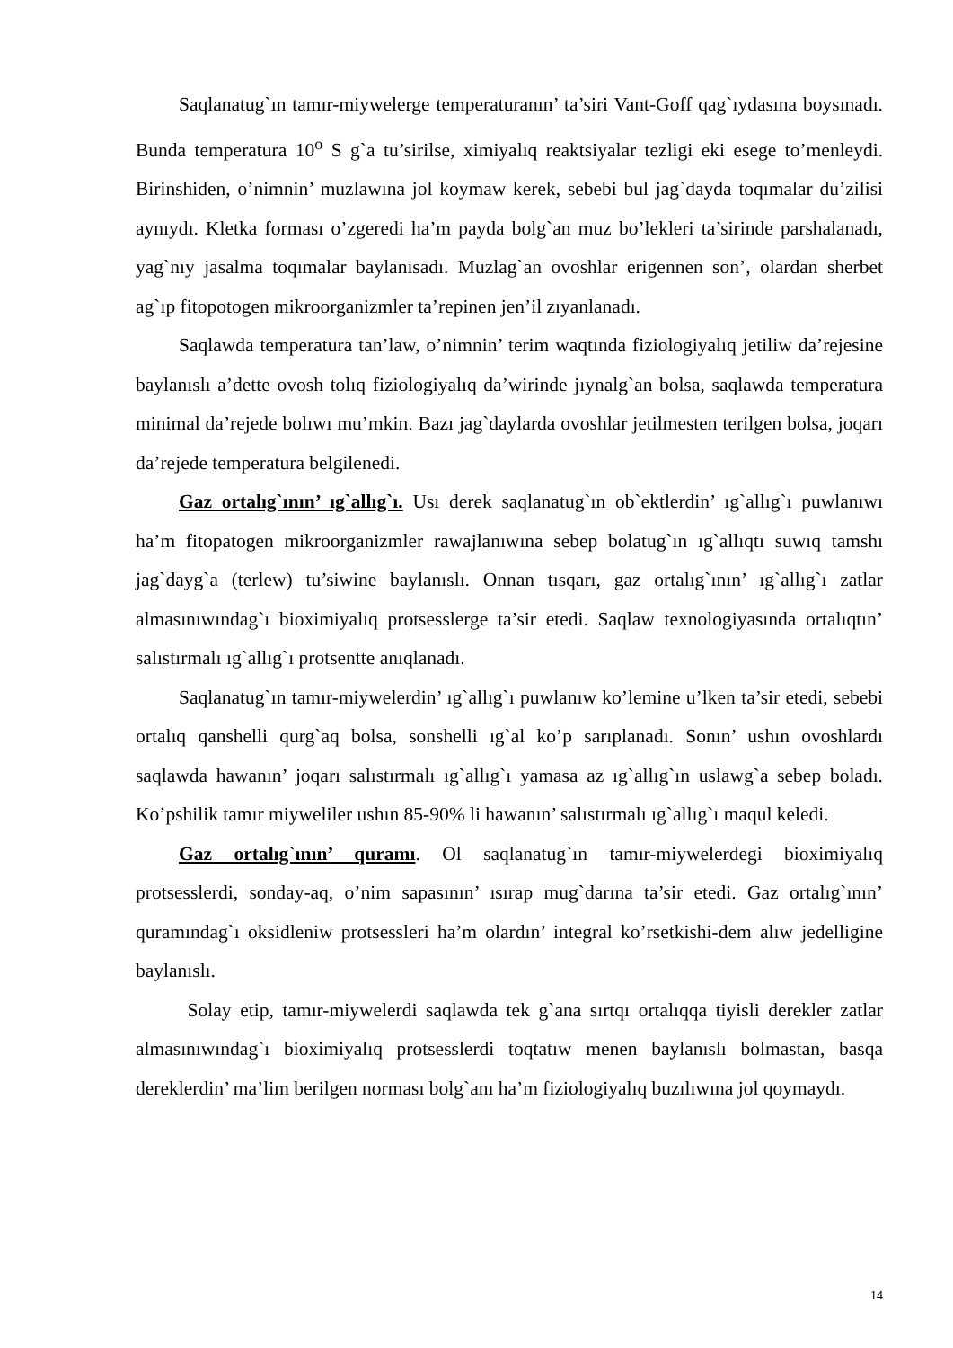Saqlanatug`ın tamır-miywelerge temperaturanın’ ta’siri Vant-Goff qag`ıydasına boysınadı. Bunda temperatura 10<sup>o</sup> S g`a tu’sirilse, ximiyalıq reaktsiyalar tezligi eki esege to’menleydi. Birinshiden, o’nimnin’ muzlawına jol koymaw kerek, sebebi bul jag`dayda toqımalar du’zilisi aynıydı. Kletka forması o’zgeredi ha’m payda bolg`an muz bo’lekleri ta’sirinde parshalanadı, yag`nıy jasalma toqımalar baylanısadı. Muzlag`an ovoshlar erigennen son’, olardan sherbet ag`ıp fitopotogen mikroorganizmler ta’repinen jen’il zıyanlanadı.
Saqlawda temperatura tan’law, o’nimnin’ terim waqtında fiziologiyalıq jetiliw da’rejesine baylanıslı a’dette ovosh tolıq fiziologiyalıq da’wirinde jıynalg`an bolsa, saqlawda temperatura minimal da’rejede bolıwı mu’mkin. Bazı jag`daylarda ovoshlar jetilmesten terilgen bolsa, joqarı da’rejede temperatura belgilenedi.
Gaz ortalıg`ının’ ıg`allıg`ı. Usı derek saqlanatug`ın ob`ektlerdin’ ıg`allıg`ı puwlanıwı ha’m fitopatogen mikroorganizmler rawajlanıwına sebep bolatug`ın ıg`allıqtı suwıq tamshı jag`dayg`a (terlew) tu’siwine baylanıslı. Onnan tısqarı, gaz ortalıg`ının’ ıg`allıg`ı zatlar almasınıwındag`ı bioximiyalıq protsesslerge ta’sir etedi. Saqlaw texnologiyasında ortalıqtın’ salıstırmalı ıg`allıg`ı protsentte anıqlanadı.
Saqlanatug`ın tamır-miywelerdin’ ıg`allıg`ı puwlanıw ko’lemine u’lken ta’sir etedi, sebebi ortalıq qanshelli qurg`aq bolsa, sonshelli ıg`al ko’p sarıplanadı. Sonın’ ushın ovoshlardı saqlawda hawanın’ joqarı salıstırmalı ıg`allıg`ı yamasa az ıg`allıg`ın uslawg`a sebep boladı. Ko’pshilik tamır miyweliler ushın 85-90% li hawanın’ salıstırmalı ıg`allıg`ı maqul keledi.
Gaz ortalıg`ının’ quramı. Ol saqlanatug`ın tamır-miywelerdegi bioximiyalıq protsesslerdi, sonday-aq, o’nim sapasının’ ısırap mug`darına ta’sir etedi. Gaz ortalıg`ının’ quramındag`ı oksidleniw protsessleri ha’m olardın’ integral ko’rsetkishi-dem alıw jedelligine baylanıslı.
Solay etip, tamır-miywelerdi saqlawda tek g`ana sırtqı ortalıqqa tiyisli derekler zatlar almasınıwındag`ı bioximiyalıq protsesslerdi toqtatıw menen baylanıslı bolmastan, basqa dereklerdin’ ma’lim berilgen norması bolg`anı ha’m fiziologiyalıq buzılıwına jol qoymaydı.
14